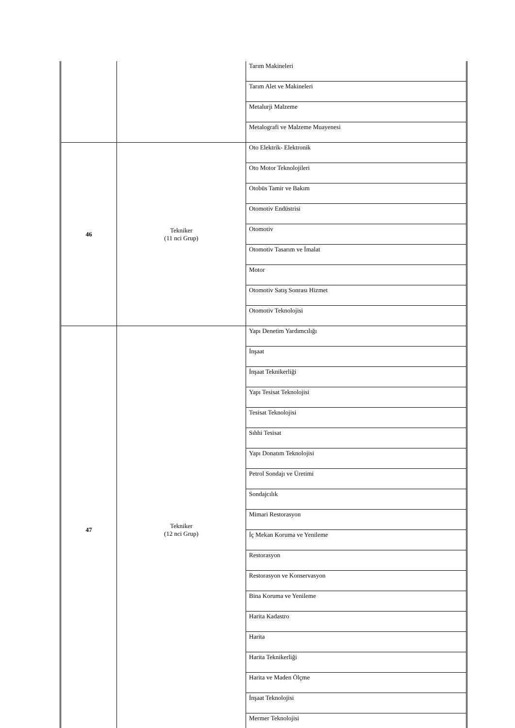| | | Tarım Makineleri |
| | | Tarım Alet ve Makineleri |
| | | Metalurji Malzeme |
| | | Metalografi ve Malzeme Muayenesi |
| 46 | Tekniker (11 nci Grup) | Oto Elektrik- Elektronik |
| | | Oto Motor Teknolojileri |
| | | Otobüs Tamir ve Bakım |
| | | Otomotiv Endüstrisi |
| | | Otomotiv |
| | | Otomotiv Tasarım ve İmalat |
| | | Motor |
| | | Otomotiv Satış Sonrası Hizmet |
| | | Otomotiv Teknolojisi |
| 47 | Tekniker (12 nci Grup) | Yapı Denetim Yardımcılığı |
| | | İnşaat |
| | | İnşaat Teknikerliği |
| | | Yapı Tesisat Teknolojisi |
| | | Tesisat Teknolojisi |
| | | Sıhhi Tesisat |
| | | Yapı Donatım Teknolojisi |
| | | Petrol Sondajı ve Üretimi |
| | | Sondajcılık |
| | | Mimari Restorasyon |
| | | İç Mekan Koruma ve Yenileme |
| | | Restorasyon |
| | | Restorasyon ve Konservasyon |
| | | Bina Koruma ve Yenileme |
| | | Harita Kadastro |
| | | Harita |
| | | Harita Teknikerliği |
| | | Harita ve Maden Ölçme |
| | | İnşaat Teknolojisi |
| | | Mermer Teknolojisi |